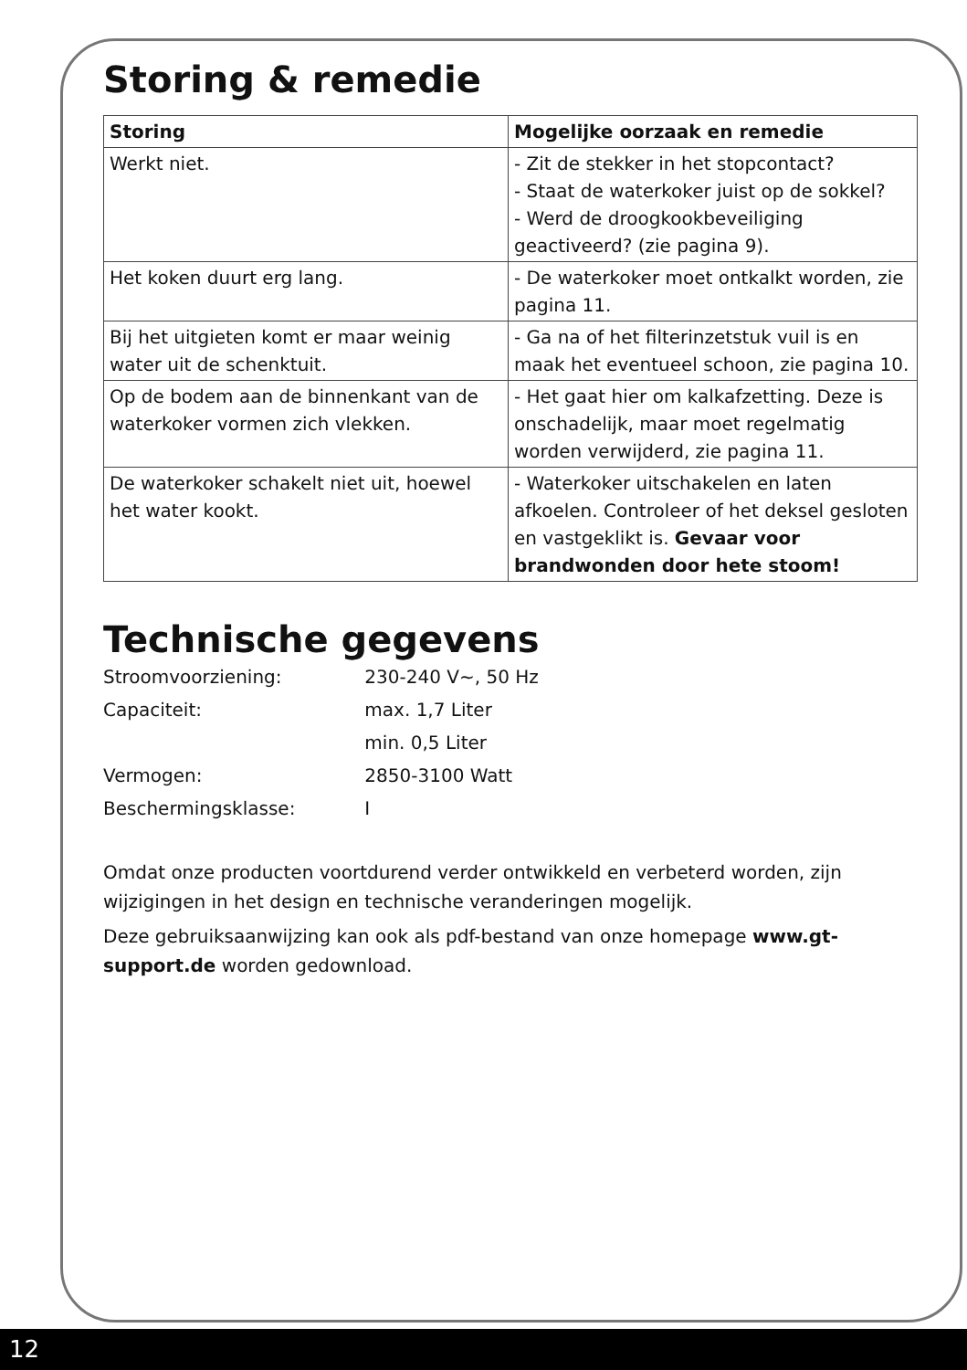Storing & remedie
| Storing | Mogelijke oorzaak en remedie |
| --- | --- |
| Werkt niet. | - Zit de stekker in het stopcontact? - Staat de waterkoker juist op de sokkel? - Werd de droogkookbeveiliging geactiveerd? (zie pagina 9). |
| Het koken duurt erg lang. | - De waterkoker moet ontkalkt worden, zie pagina 11. |
| Bij het uitgieten komt er maar weinig water uit de schenktuit. | - Ga na of het filterinzetstuk vuil is en maak het eventueel schoon, zie pagina 10. |
| Op de bodem aan de binnenkant van de waterkoker vormen zich vlekken. | - Het gaat hier om kalkafzetting. Deze is onschadelijk, maar moet regelmatig worden verwijderd, zie pagina 11. |
| De waterkoker schakelt niet uit, hoewel het water kookt. | - Waterkoker uitschakelen en laten afkoelen. Controleer of het deksel gesloten en vastgeklikt is. Gevaar voor brandwonden door hete stoom! |
Technische gegevens
Stroomvoorziening: 230-240 V~, 50 Hz
Capaciteit: max. 1,7 Liter
min. 0,5 Liter
Vermogen: 2850-3100 Watt
Beschermingsklasse: I
Omdat onze producten voortdurend verder ontwikkeld en verbeterd worden, zijn wijzigingen in het design en technische veranderingen mogelijk.
Deze gebruiksaanwijzing kan ook als pdf-bestand van onze homepage www.gt-support.de worden gedownload.
12